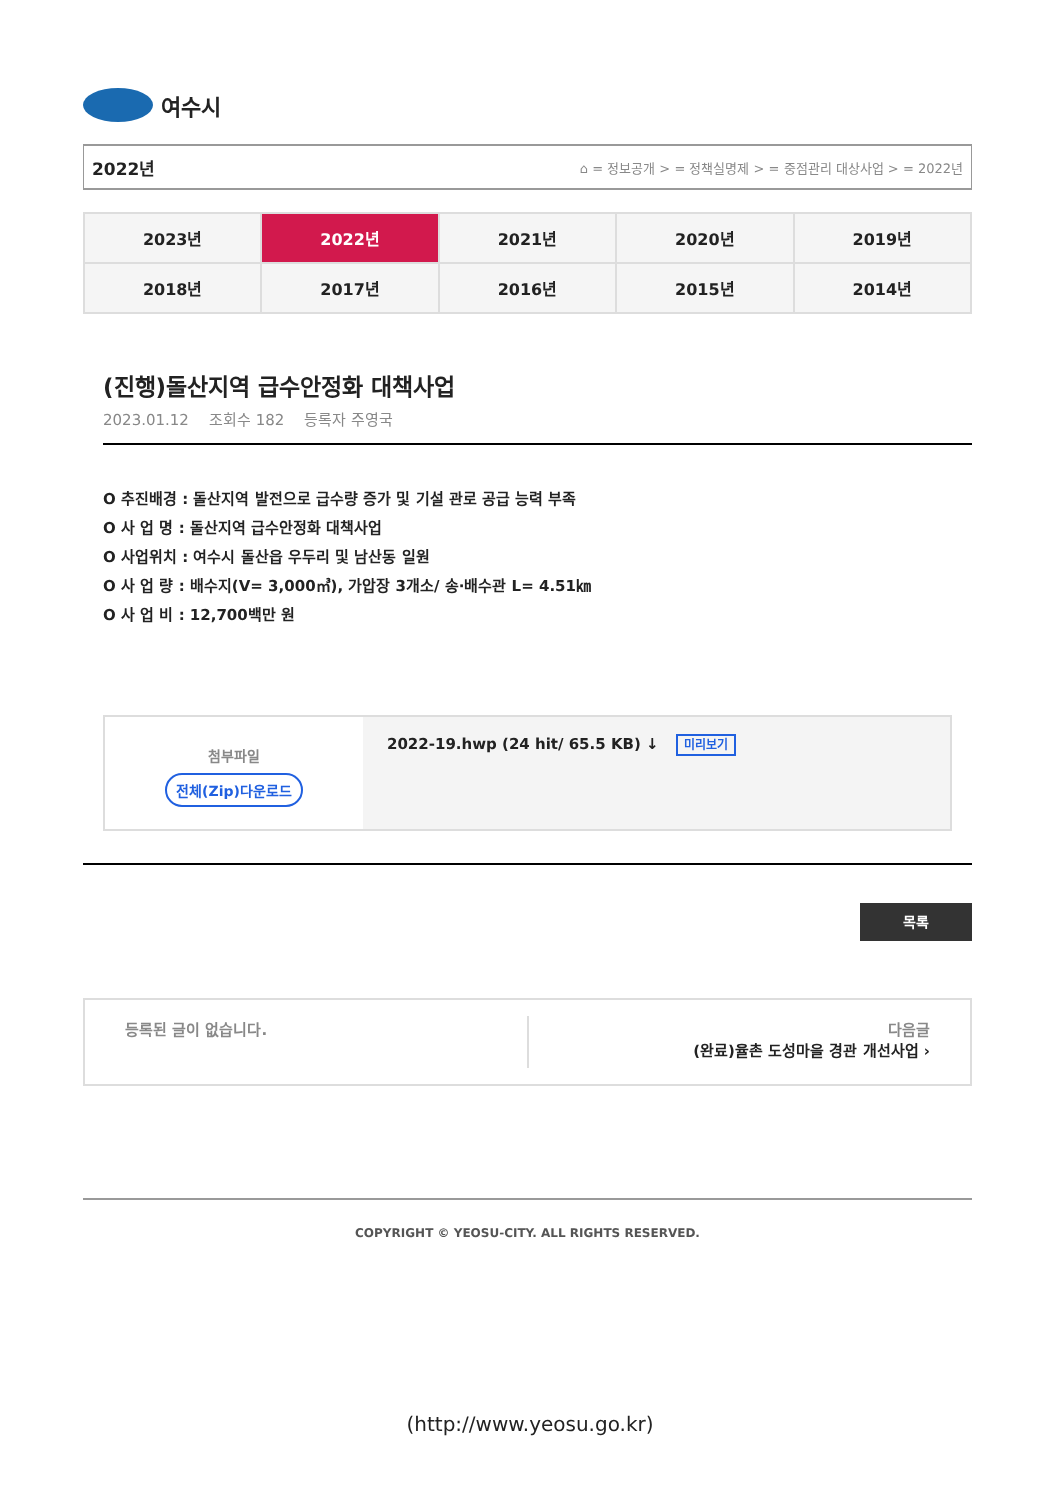여수시
2022년
⌂ = 정보공개 > = 정책실명제 > = 중점관리 대상사업 > = 2022년
| 2023년 | 2022년 | 2021년 | 2020년 | 2019년 |
| 2018년 | 2017년 | 2016년 | 2015년 | 2014년 |
(진행)돌산지역 급수안정화 대책사업
2023.01.12 조회수 182 등록자 주영국
O 추진배경 : 돌산지역 발전으로 급수량 증가 및 기설 관로 공급 능력 부족
O 사 업 명 : 돌산지역 급수안정화 대책사업
O 사업위치 : 여수시 돌산읍 우두리 및 남산동 일원
O 사 업 량 : 배수지(V= 3,000㎥), 가압장 3개소/ 송·배수관 L= 4.51㎞
O 사 업 비 : 12,700백만 원
첨부파일
전체(Zip)다운로드
2022-19.hwp (24 hit/ 65.5 KB) ↓ 미리보기
목록
등록된 글이 없습니다. 다음글
(완료)율촌 도성마을 경관 개선사업 ›
COPYRIGHT © YEOSU-CITY. ALL RIGHTS RESERVED.
(http://www.yeosu.go.kr)